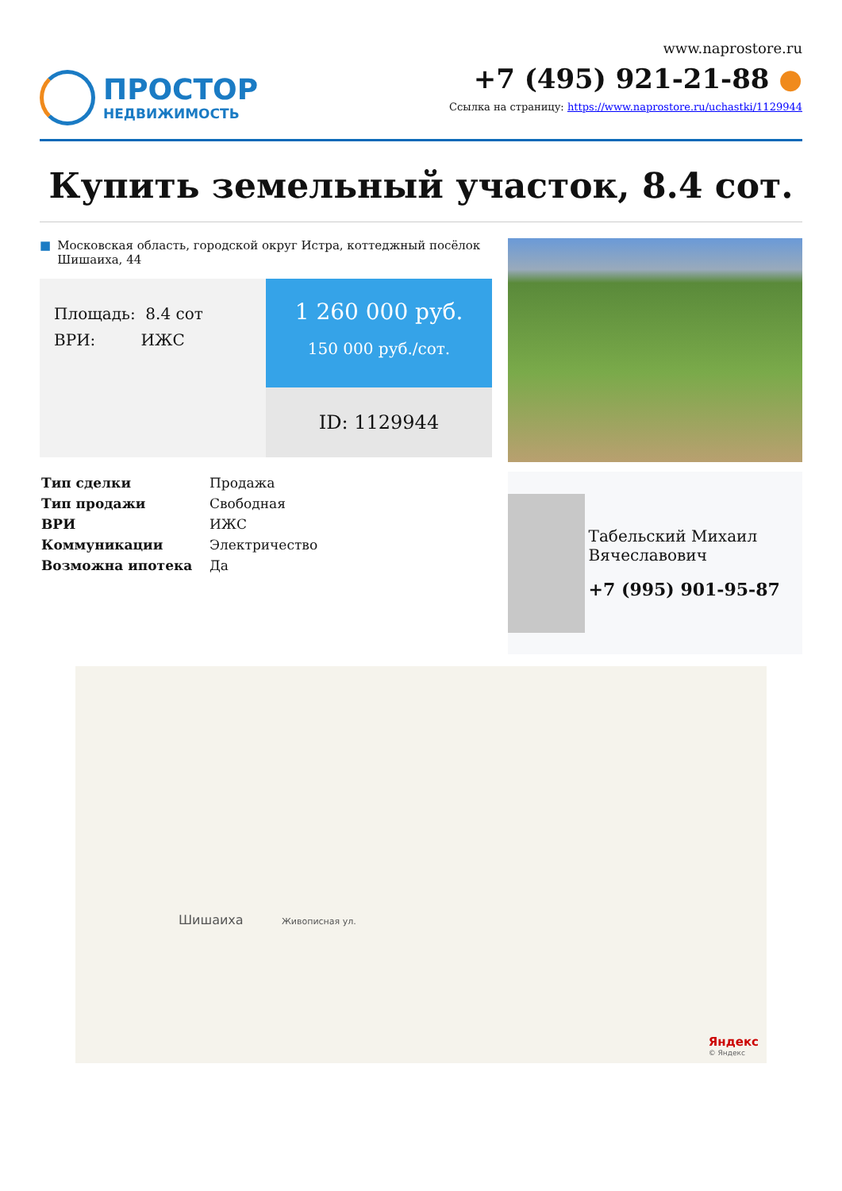ПРОСТОР
НЕДВИЖИМОСТЬ
www.naprostore.ru
+7 (495) 921-21-88 ●
Ссылка на страницу: https://www.naprostore.ru/uchastki/1129944
Купить земельный участок, 8.4 сот.
■ Московская область, городской округ Истра, коттеджный посёлок Шишаиха, 44
Площадь: 8.4 сот
ВРИ: ИЖС
1 260 000 руб.
150 000 руб./сот.
ID: 1129944
| Тип сделки | Продажа |
| Тип продажи | Свободная |
| ВРИ | ИЖС |
| Коммуникации | Электричество |
| Возможна ипотека | Да |
Табельский Михаил Вячеславович
+7 (995) 901-95-87
Шишаиха Живописная ул.
Яндекс
© Яндекс